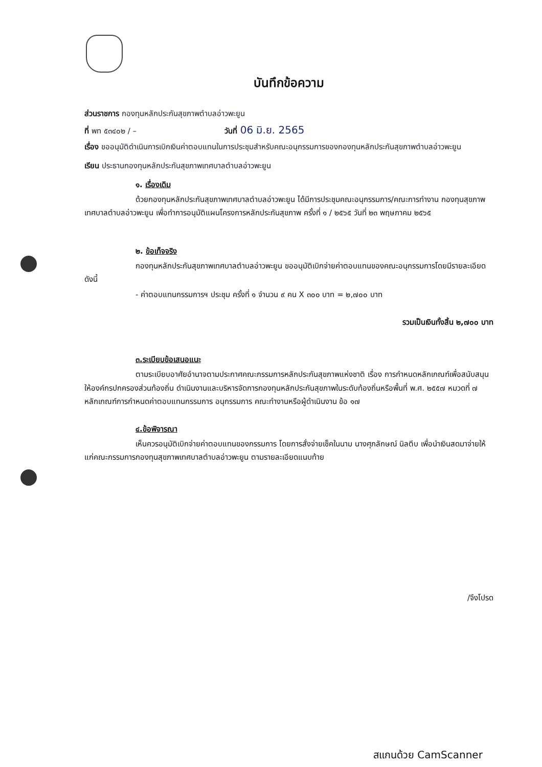บันทึกข้อความ
ส่วนราชการ กองทุนหลักประกันสุขภาพตำบลอ่าวพะยูน
ที่ พท ๕๓๔๐๒ / – วันที่ 06 มิ.ย. 2565
เรื่อง ขออนุมัติดำเนินการเบิกเงินค่าตอบแทนในการประชุมสำหรับคณะอนุกรรมการของกองทุนหลักประกันสุขภาพตำบลอ่าวพะยูน
เรียน ประธานกองทุนหลักประกันสุขภาพเทศบาลตำบลอ่าวพะยูน
๑. เรื่องเดิม
ด้วยกองทุนหลักประกันสุขภาพเทศบาลตำบลอ่าวพะยูน ได้มีการประชุมคณะอนุกรรมการ/คณะการทำงาน กองทุนสุขภาพเทศบาลตำบลอ่าวพะยูน เพื่อทำการอนุมัติแผนโครงการหลักประกันสุขภาพ ครั้งที่ ๑ / ๒๕๖๕ วันที่ ๒๓ พฤษภาคม ๒๕๖๕
๒. ข้อเท็จจริง
กองทุนหลักประกันสุขภาพเทศบาลตำบลอ่าวพะยูน ขออนุมัติเบิกจ่ายค่าตอบแทนของคณะอนุกรรมการโดยมีรายละเอียด ดังนี้
- ค่าตอบแทนกรรมการฯ ประชุม ครั้งที่ ๑ จำนวน ๙ คน X ๓๐๐ บาท = ๒,๗๐๐ บาท
รวมเป็นเงินทั้งสิ้น ๒,๗๐๐ บาท
๓.ระเบียบข้อเสนอแนะ
ตามระเบียบอาศัยอำนาจตามประกาศคณะกรรมการหลักประกันสุขภาพแห่งชาติ เรื่อง การกำหนดหลักเกณฑ์เพื่อสนับสนุนให้องค์กรปกครองส่วนท้องถิ่น ดำเนินงานและบริหารจัดการกองทุนหลักประกันสุขภาพในระดับท้องถิ่นหรือพื้นที่ พ.ศ. ๒๕๕๗ หมวดที่ ๗ หลักเกณฑ์การกำหนดค่าตอบแทนกรรมการ อนุกรรมการ คณะทำงานหรือผู้ดำเนินงาน ข้อ ๑๗
๔.ข้อพิจารณา
เห็นควรอนุมัติเบิกจ่ายค่าตอบแทนของกรรมการ โดยการสั่งจ่ายเช็คในนาม นางศุภลักษณ์ นิลตีบ เพื่อนำเงินสดมาจ่ายให้แก่คณะกรรมการกองทุนสุขภาพเทศบาลตำบลอ่าวพะยูน ตามรายละเอียดแนบท้าย
/จึงโปรด
สแกนด้วย CamScanner